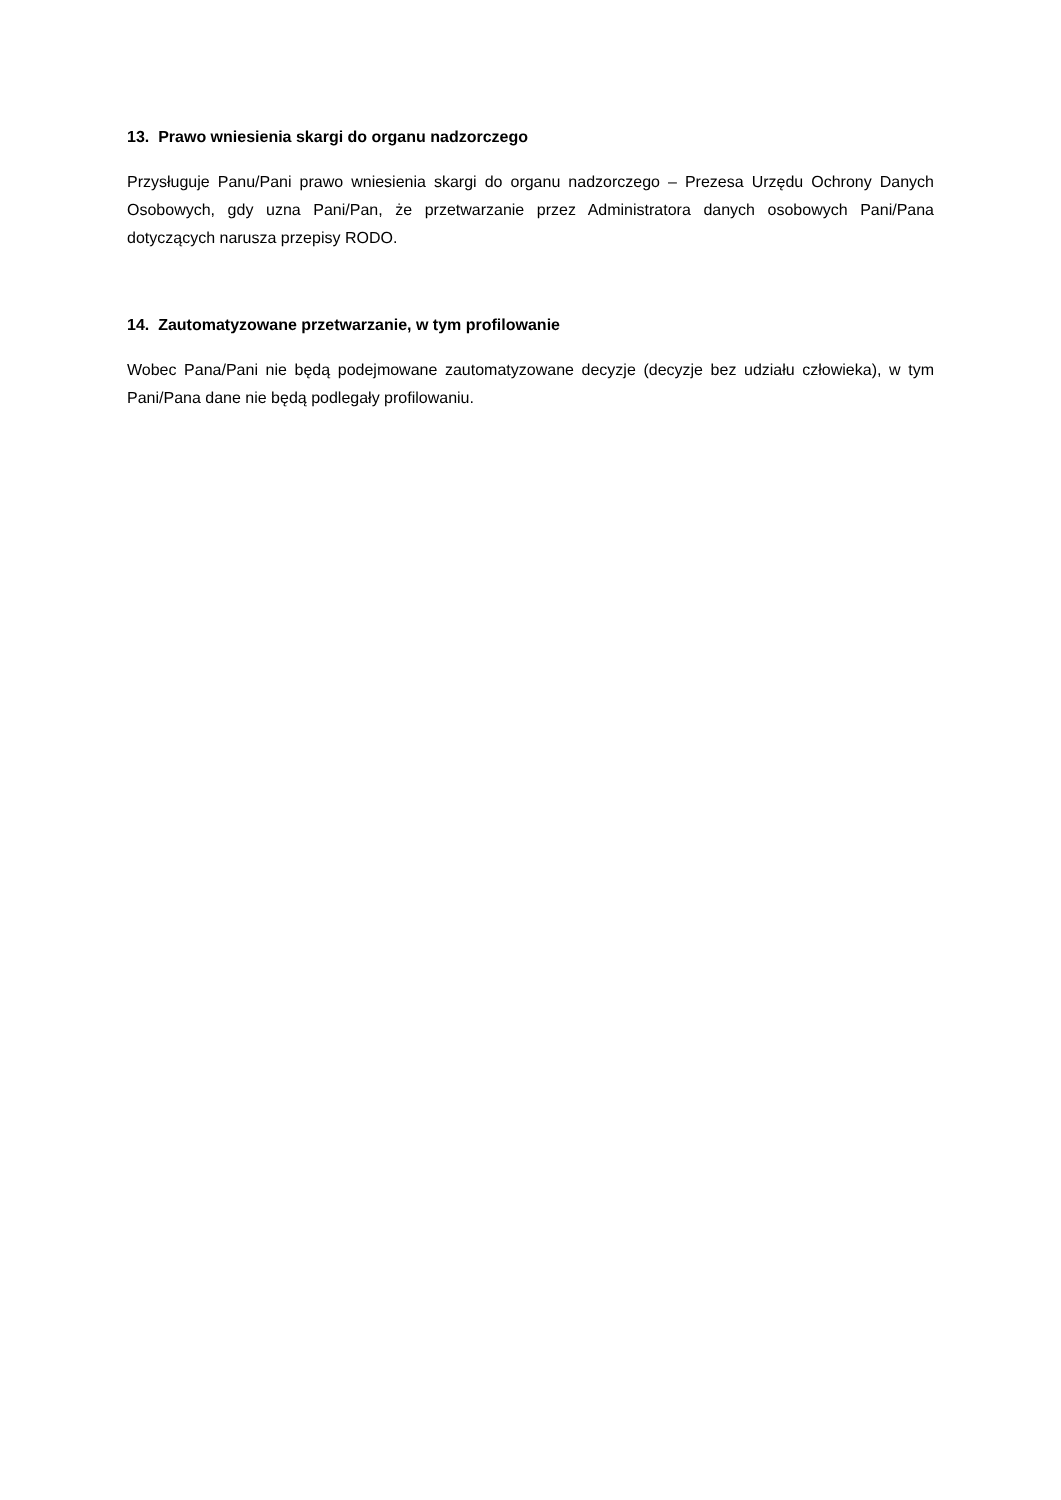13. Prawo wniesienia skargi do organu nadzorczego
Przysługuje Panu/Pani prawo wniesienia skargi do organu nadzorczego – Prezesa Urzędu Ochrony Danych Osobowych, gdy uzna Pani/Pan, że przetwarzanie przez Administratora danych osobowych Pani/Pana dotyczących narusza przepisy RODO.
14. Zautomatyzowane przetwarzanie, w tym profilowanie
Wobec Pana/Pani nie będą podejmowane zautomatyzowane decyzje (decyzje bez udziału człowieka), w tym Pani/Pana dane nie będą podlegały profilowaniu.